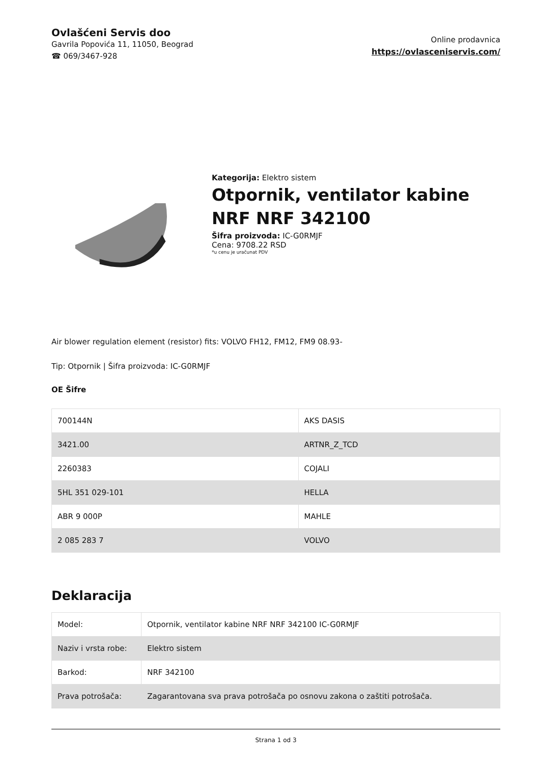Ovlašćeni Servis doo
Gavrila Popovića 11, 11050, Beograd
☎ 069/3467-928
Online prodavnica
https://ovlasceniservis.com/
Kategorija: Elektro sistem
Otpornik, ventilator kabine NRF NRF 342100
Šifra proizvoda: IC-G0RMJF
Cena: 9708.22 RSD
*u cenu je uračunat PDV
Air blower regulation element (resistor) fits: VOLVO FH12, FM12, FM9 08.93-
Tip: Otpornik | Šifra proizvoda: IC-G0RMJF
OE Šifre
| 700144N | AKS DASIS |
| 3421.00 | ARTNR_Z_TCD |
| 2260383 | COJALI |
| 5HL 351 029-101 | HELLA |
| ABR 9 000P | MAHLE |
| 2 085 283 7 | VOLVO |
Deklaracija
| Model: | Otpornik, ventilator kabine NRF NRF 342100 IC-G0RMJF |
| Naziv i vrsta robe: | Elektro sistem |
| Barkod: | NRF 342100 |
| Prava potrošača: | Zagarantovana sva prava potrošača po osnovu zakona o zaštiti potrošača. |
Strana 1 od 3